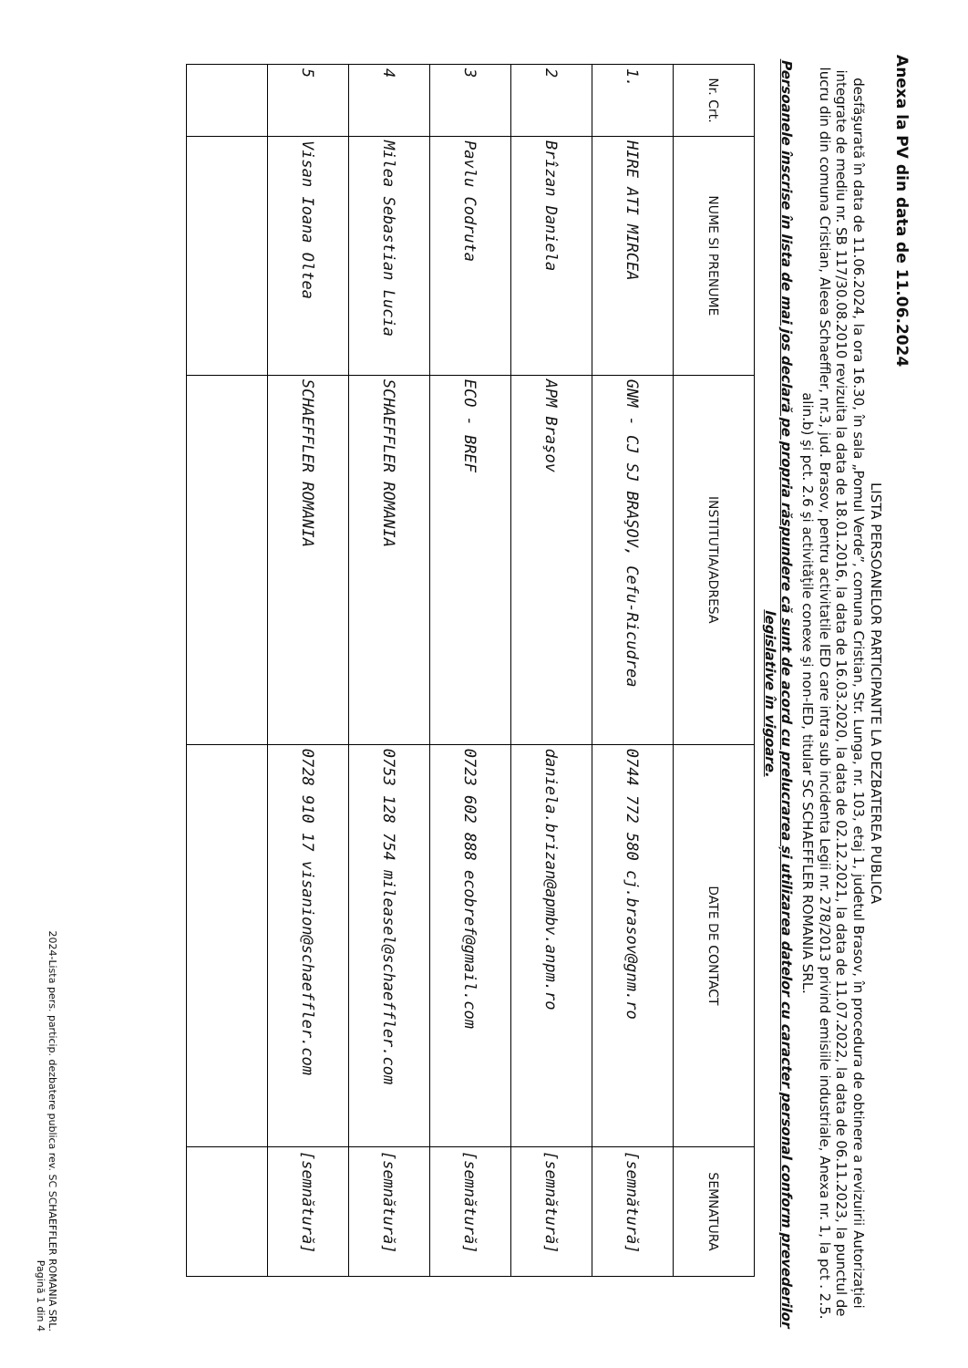Anexa la PV din data de 11.06.2024
LISTA PERSOANELOR PARTICIPANTE LA DEZBATEREA PUBLICA
desfăşurată în data de 11.06.2024, la ora 16.30, în sala „Pomul Verde”, comuna Cristian, Str. Lunga, nr. 103, etaj 1, judetul Brasov, în procedura de obtinere a revizuirii Autorizației integrate de mediu nr. SB 117/30.08.2010 revizuita la data de 18.01.2016, la data de 16.03.2020, la data de 02.12.2021, la data de 11.07.2022, la data de 06.11.2023, la punctul de lucru din din comuna Cristian, Aleea Schaeffler, nr.3, jud. Brasov, pentru activitatile IED care intra sub incidenta Legii nr. 278/2013 privind emisiile industriale, Anexa nr. 1, la pct . 2.5. alin.b) şi pct. 2.6 şi activităţile conexe şi non-IED, titular SC SCHAEFFLER ROMANIA SRL.
Persoanele înscrise în lista de mai jos declară pe propria răspundere că sunt de acord cu prelucrarea și utilizarea datelor cu caracter personal conform prevederilor legislative în vigoare.
| Nr. Crt. | NUME SI PRENUME | INSTITUTIA/ADRESA | DATE DE CONTACT | SEMNATURA |
| --- | --- | --- | --- | --- |
| 1. | HIRE ATI MIRCEA | GNM - CJ SJ BRAŞOV, Cefu-Ricudrea | 0744 772 580 cj.brasov@gnm.ro | [semnătură] |
| 2 | Brîzan Daniela | APM Braşov | daniela.brizan@apmbv.anpm.ro | [semnătură] |
| 3 | Pavlu Codruta | ECO - BREF | 0723 602 888 ecobref@gmail.com | [semnătură] |
| 4 | Milea Sebastian Lucia | SCHAEFFLER ROMANIA | 0753 128 754 mileasel@schaeffler.com | [semnătură] |
| 5 | Visan Ioana Oltea | SCHAEFFLER ROMANIA | 0728 910 17 visanion@schaeffler.com | [semnătură] |
2024-Lista pers. particip. dezbatere publica rev. SC SCHAEFFLER ROMANIA SRL.
Pagină 1 din 4